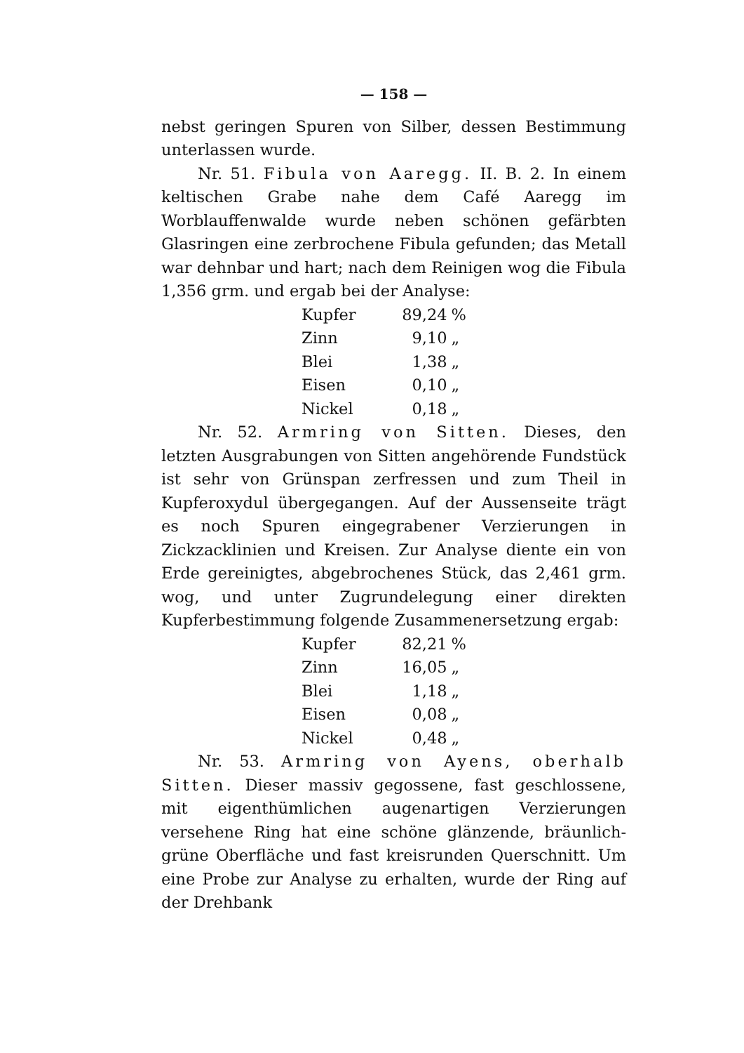— 158 —
nebst geringen Spuren von Silber, dessen Bestimmung unterlassen wurde.
Nr. 51. Fibula von Aaregg. II. B. 2. In einem keltischen Grabe nahe dem Café Aaregg im Worblauffenwalde wurde neben schönen gefärbten Glasringen eine zerbrochene Fibula gefunden; das Metall war dehnbar und hart; nach dem Reinigen wog die Fibula 1,356 grm. und ergab bei der Analyse:
| Kupfer | 89,24 | % |
| Zinn | 9,10 | „ |
| Blei | 1,38 | „ |
| Eisen | 0,10 | „ |
| Nickel | 0,18 | „ |
Nr. 52. Armring von Sitten. Dieses, den letzten Ausgrabungen von Sitten angehörende Fundstück ist sehr von Grünspan zerfressen und zum Theil in Kupferoxydul übergegangen. Auf der Aussenseite trägt es noch Spuren eingegrabener Verzierungen in Zickzacklinien und Kreisen. Zur Analyse diente ein von Erde gereinigtes, abgebrochenes Stück, das 2,461 grm. wog, und unter Zugrundelegung einer direkten Kupferbestimmung folgende Zusammenersetzung ergab:
| Kupfer | 82,21 | % |
| Zinn | 16,05 | „ |
| Blei | 1,18 | „ |
| Eisen | 0,08 | „ |
| Nickel | 0,48 | „ |
Nr. 53. Armring von Ayens, oberhalb Sitten. Dieser massiv gegossene, fast geschlossene, mit eigenthümlichen augenartigen Verzierungen versehene Ring hat eine schöne glänzende, bräunlich-grüne Oberfläche und fast kreisrunden Querschnitt. Um eine Probe zur Analyse zu erhalten, wurde der Ring auf der Drehbank